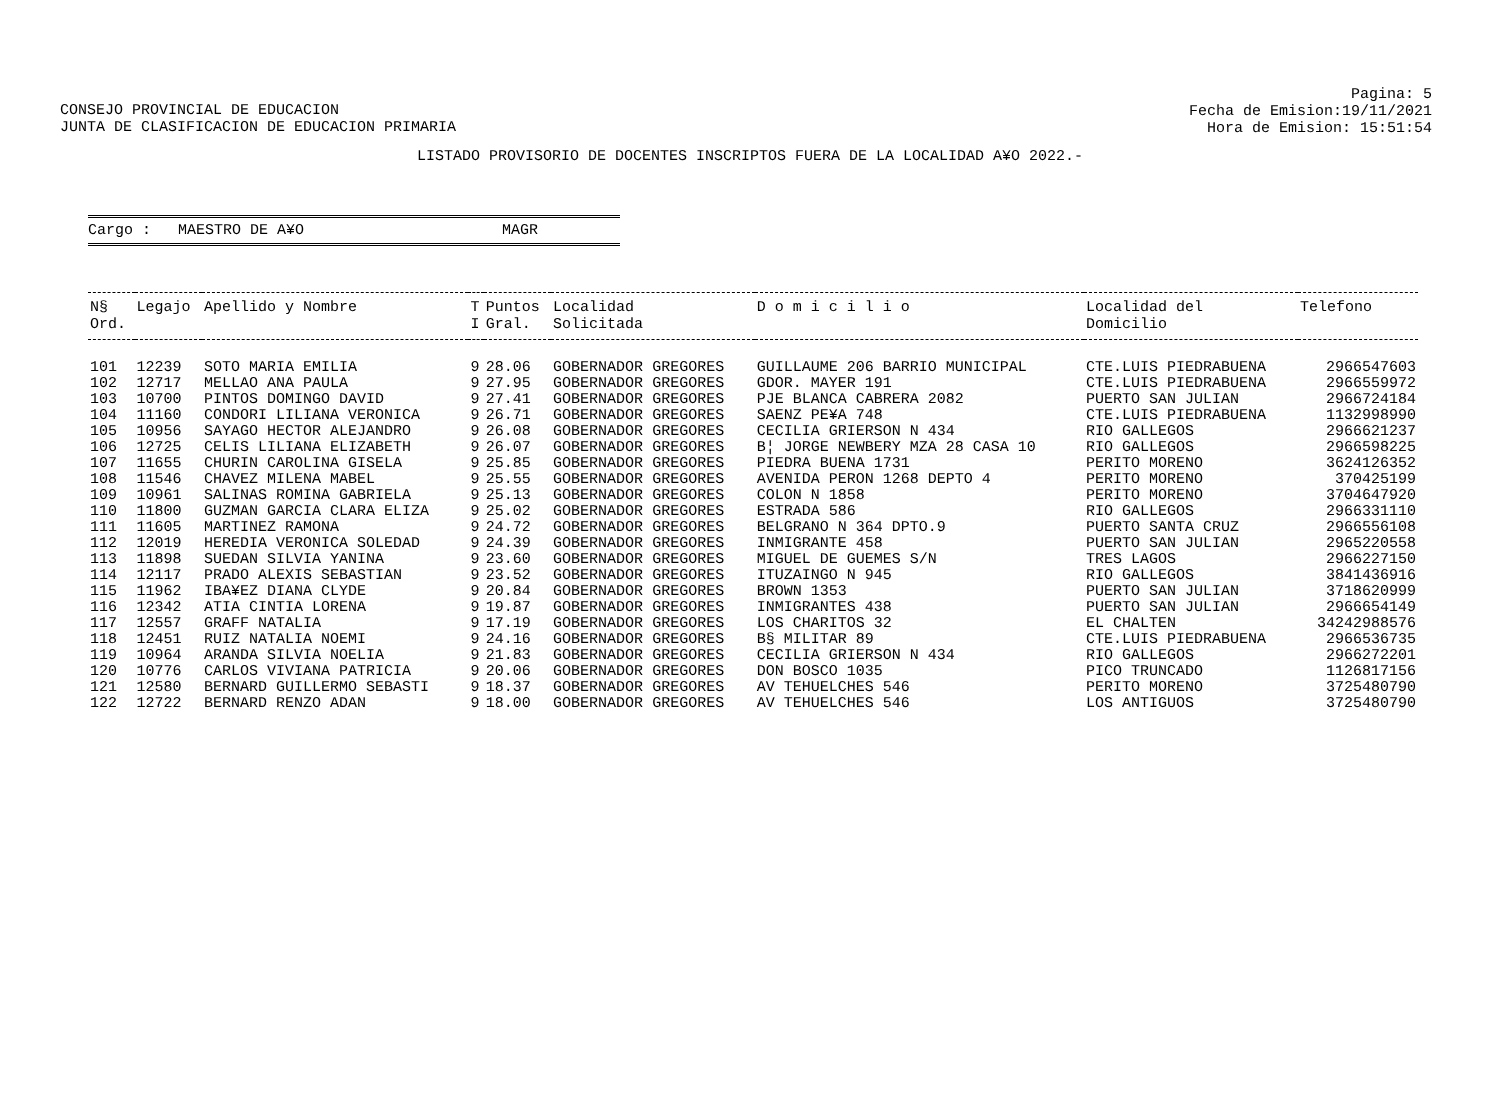CONSEJO PROVINCIAL DE EDUCACION
JUNTA DE CLASIFICACION DE EDUCACION PRIMARIA
Pagina: 5
Fecha de Emision:19/11/2021
Hora de Emision: 15:51:54
LISTADO PROVISORIO DE DOCENTES INSCRIPTOS FUERA DE LA LOCALIDAD A¥O 2022.-
Cargo : MAESTRO DE A¥O MAGR
| N§ Ord. | Legajo | Apellido y Nombre | T I | Puntos Gral. | Localidad Solicitada | D o m i c i l i o | Localidad del Domicilio | Telefono |
| --- | --- | --- | --- | --- | --- | --- | --- | --- |
| 101 | 12239 | SOTO MARIA EMILIA | 9 | 28.06 | GOBERNADOR GREGORES | GUILLAUME 206 BARRIO MUNICIPAL | CTE.LUIS PIEDRABUENA | 2966547603 |
| 102 | 12717 | MELLAO ANA PAULA | 9 | 27.95 | GOBERNADOR GREGORES | GDOR. MAYER 191 | CTE.LUIS PIEDRABUENA | 2966559972 |
| 103 | 10700 | PINTOS DOMINGO DAVID | 9 | 27.41 | GOBERNADOR GREGORES | PJE BLANCA CABRERA 2082 | PUERTO SAN JULIAN | 2966724184 |
| 104 | 11160 | CONDORI LILIANA VERONICA | 9 | 26.71 | GOBERNADOR GREGORES | SAENZ PE¥A 748 | CTE.LUIS PIEDRABUENA | 1132998990 |
| 105 | 10956 | SAYAGO HECTOR ALEJANDRO | 9 | 26.08 | GOBERNADOR GREGORES | CECILIA GRIERSON N 434 | RIO GALLEGOS | 2966621237 |
| 106 | 12725 | CELIS LILIANA ELIZABETH | 9 | 26.07 | GOBERNADOR GREGORES | B¦ JORGE NEWBERY MZA 28 CASA 10 | RIO GALLEGOS | 2966598225 |
| 107 | 11655 | CHURIN CAROLINA GISELA | 9 | 25.85 | GOBERNADOR GREGORES | PIEDRA BUENA 1731 | PERITO MORENO | 3624126352 |
| 108 | 11546 | CHAVEZ MILENA MABEL | 9 | 25.55 | GOBERNADOR GREGORES | AVENIDA PERON 1268 DEPTO 4 | PERITO MORENO | 370425199 |
| 109 | 10961 | SALINAS ROMINA GABRIELA | 9 | 25.13 | GOBERNADOR GREGORES | COLON N 1858 | PERITO MORENO | 3704647920 |
| 110 | 11800 | GUZMAN GARCIA CLARA ELIZA | 9 | 25.02 | GOBERNADOR GREGORES | ESTRADA 586 | RIO GALLEGOS | 2966331110 |
| 111 | 11605 | MARTINEZ RAMONA | 9 | 24.72 | GOBERNADOR GREGORES | BELGRANO N 364 DPTO.9 | PUERTO SANTA CRUZ | 2966556108 |
| 112 | 12019 | HEREDIA VERONICA SOLEDAD | 9 | 24.39 | GOBERNADOR GREGORES | INMIGRANTE 458 | PUERTO SAN JULIAN | 2965220558 |
| 113 | 11898 | SUEDAN SILVIA YANINA | 9 | 23.60 | GOBERNADOR GREGORES | MIGUEL DE GUEMES S/N | TRES LAGOS | 2966227150 |
| 114 | 12117 | PRADO ALEXIS SEBASTIAN | 9 | 23.52 | GOBERNADOR GREGORES | ITUZAINGO N 945 | RIO GALLEGOS | 3841436916 |
| 115 | 11962 | IBA¥EZ DIANA CLYDE | 9 | 20.84 | GOBERNADOR GREGORES | BROWN 1353 | PUERTO SAN JULIAN | 3718620999 |
| 116 | 12342 | ATIA CINTIA LORENA | 9 | 19.87 | GOBERNADOR GREGORES | INMIGRANTES 438 | PUERTO SAN JULIAN | 2966654149 |
| 117 | 12557 | GRAFF NATALIA | 9 | 17.19 | GOBERNADOR GREGORES | LOS CHARITOS 32 | EL CHALTEN | 34242988576 |
| 118 | 12451 | RUIZ NATALIA NOEMI | 9 | 24.16 | GOBERNADOR GREGORES | B§ MILITAR 89 | CTE.LUIS PIEDRABUENA | 2966536735 |
| 119 | 10964 | ARANDA SILVIA NOELIA | 9 | 21.83 | GOBERNADOR GREGORES | CECILIA GRIERSON N 434 | RIO GALLEGOS | 2966272201 |
| 120 | 10776 | CARLOS VIVIANA PATRICIA | 9 | 20.06 | GOBERNADOR GREGORES | DON BOSCO 1035 | PICO TRUNCADO | 1126817156 |
| 121 | 12580 | BERNARD GUILLERMO SEBASTI | 9 | 18.37 | GOBERNADOR GREGORES | AV TEHUELCHES 546 | PERITO MORENO | 3725480790 |
| 122 | 12722 | BERNARD RENZO ADAN | 9 | 18.00 | GOBERNADOR GREGORES | AV TEHUELCHES 546 | LOS ANTIGUOS | 3725480790 |